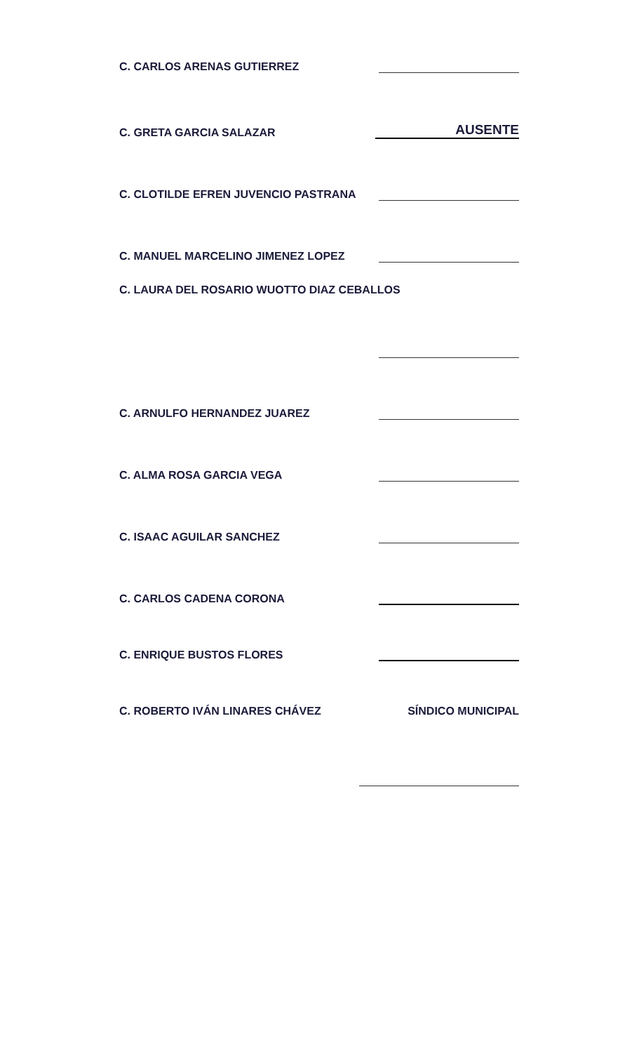C. CARLOS ARENAS GUTIERREZ
C. GRETA GARCIA SALAZAR AUSENTE
C. CLOTILDE EFREN JUVENCIO PASTRANA
C. MANUEL MARCELINO JIMENEZ LOPEZ
C. LAURA DEL ROSARIO WUOTTO DIAZ CEBALLOS
C. ARNULFO HERNANDEZ JUAREZ
C. ALMA ROSA GARCIA VEGA
C. ISAAC AGUILAR SANCHEZ
C. CARLOS CADENA CORONA
C. ENRIQUE BUSTOS FLORES
C. ROBERTO IVÁN LINARES CHÁVEZ SÍNDICO MUNICIPAL